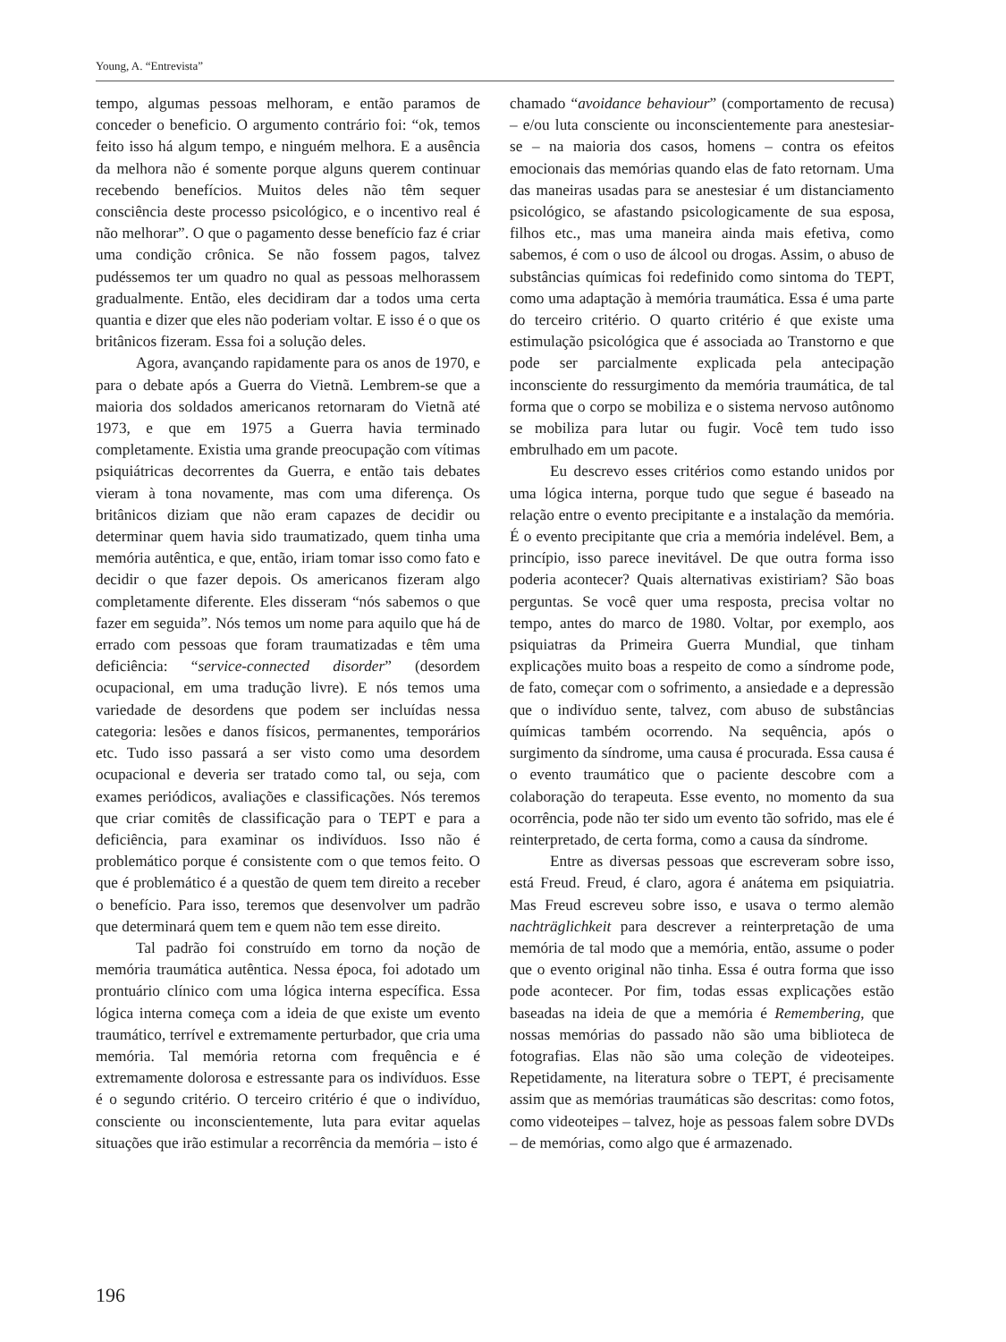Young, A. “Entrevista”
tempo, algumas pessoas melhoram, e então paramos de conceder o beneficio. O argumento contrário foi: “ok, temos feito isso há algum tempo, e ninguém melhora. E a ausência da melhora não é somente porque alguns querem continuar recebendo benefícios. Muitos deles não têm sequer consciência deste processo psicológico, e o incentivo real é não melhorar”. O que o pagamento desse benefício faz é criar uma condição crônica. Se não fossem pagos, talvez pudéssemos ter um quadro no qual as pessoas melhorassem gradualmente. Então, eles decidiram dar a todos uma certa quantia e dizer que eles não poderiam voltar. E isso é o que os britânicos fizeram. Essa foi a solução deles.
Agora, avançando rapidamente para os anos de 1970, e para o debate após a Guerra do Vietnã. Lembrem-se que a maioria dos soldados americanos retornaram do Vietnã até 1973, e que em 1975 a Guerra havia terminado completamente. Existia uma grande preocupação com vítimas psiquiátricas decorrentes da Guerra, e então tais debates vieram à tona novamente, mas com uma diferença. Os britânicos diziam que não eram capazes de decidir ou determinar quem havia sido traumatizado, quem tinha uma memória autêntica, e que, então, iriam tomar isso como fato e decidir o que fazer depois. Os americanos fizeram algo completamente diferente. Eles disseram “nós sabemos o que fazer em seguida”. Nós temos um nome para aquilo que há de errado com pessoas que foram traumatizadas e têm uma deficiência: “service-connected disorder” (desordem ocupacional, em uma tradução livre). E nós temos uma variedade de desordens que podem ser incluídas nessa categoria: lesões e danos físicos, permanentes, temporários etc. Tudo isso passará a ser visto como uma desordem ocupacional e deveria ser tratado como tal, ou seja, com exames periódicos, avaliações e classificações. Nós teremos que criar comitês de classificação para o TEPT e para a deficiência, para examinar os indivíduos. Isso não é problemático porque é consistente com o que temos feito. O que é problemático é a questão de quem tem direito a receber o benefício. Para isso, teremos que desenvolver um padrão que determinará quem tem e quem não tem esse direito.
Tal padrão foi construído em torno da noção de memória traumática autêntica. Nessa época, foi adotado um prontuário clínico com uma lógica interna específica. Essa lógica interna começa com a ideia de que existe um evento traumático, terrível e extremamente perturbador, que cria uma memória. Tal memória retorna com frequência e é extremamente dolorosa e estressante para os indivíduos. Esse é o segundo critério. O terceiro critério é que o indivíduo, consciente ou inconscientemente, luta para evitar aquelas situações que irão estimular a recorrência da memória – isto é
chamado “avoidance behaviour” (comportamento de recusa) – e/ou luta consciente ou inconscientemente para anestesiar-se – na maioria dos casos, homens – contra os efeitos emocionais das memórias quando elas de fato retornam. Uma das maneiras usadas para se anestesiar é um distanciamento psicológico, se afastando psicologicamente de sua esposa, filhos etc., mas uma maneira ainda mais efetiva, como sabemos, é com o uso de álcool ou drogas. Assim, o abuso de substâncias químicas foi redefinido como sintoma do TEPT, como uma adaptação à memória traumática. Essa é uma parte do terceiro critério. O quarto critério é que existe uma estimulação psicológica que é associada ao Transtorno e que pode ser parcialmente explicada pela antecipação inconsciente do ressurgimento da memória traumática, de tal forma que o corpo se mobiliza e o sistema nervoso autônomo se mobiliza para lutar ou fugir. Você tem tudo isso embrulhado em um pacote.
Eu descrevo esses critérios como estando unidos por uma lógica interna, porque tudo que segue é baseado na relação entre o evento precipitante e a instalação da memória. É o evento precipitante que cria a memória indelével. Bem, a princípio, isso parece inevitável. De que outra forma isso poderia acontecer? Quais alternativas existiriam? São boas perguntas. Se você quer uma resposta, precisa voltar no tempo, antes do marco de 1980. Voltar, por exemplo, aos psiquiatras da Primeira Guerra Mundial, que tinham explicações muito boas a respeito de como a síndrome pode, de fato, começar com o sofrimento, a ansiedade e a depressão que o indivíduo sente, talvez, com abuso de substâncias químicas também ocorrendo. Na sequência, após o surgimento da síndrome, uma causa é procurada. Essa causa é o evento traumático que o paciente descobre com a colaboração do terapeuta. Esse evento, no momento da sua ocorrência, pode não ter sido um evento tão sofrido, mas ele é reinterpretado, de certa forma, como a causa da síndrome.
Entre as diversas pessoas que escreveram sobre isso, está Freud. Freud, é claro, agora é anátema em psiquiatria. Mas Freud escreveu sobre isso, e usava o termo alemão nachträglichkeit para descrever a reinterpretação de uma memória de tal modo que a memória, então, assume o poder que o evento original não tinha. Essa é outra forma que isso pode acontecer. Por fim, todas essas explicações estão baseadas na ideia de que a memória é Remembering, que nossas memórias do passado não são uma biblioteca de fotografias. Elas não são uma coleção de videoteipes. Repetidamente, na literatura sobre o TEPT, é precisamente assim que as memórias traumáticas são descritas: como fotos, como videoteipes – talvez, hoje as pessoas falem sobre DVDs – de memórias, como algo que é armazenado.
196